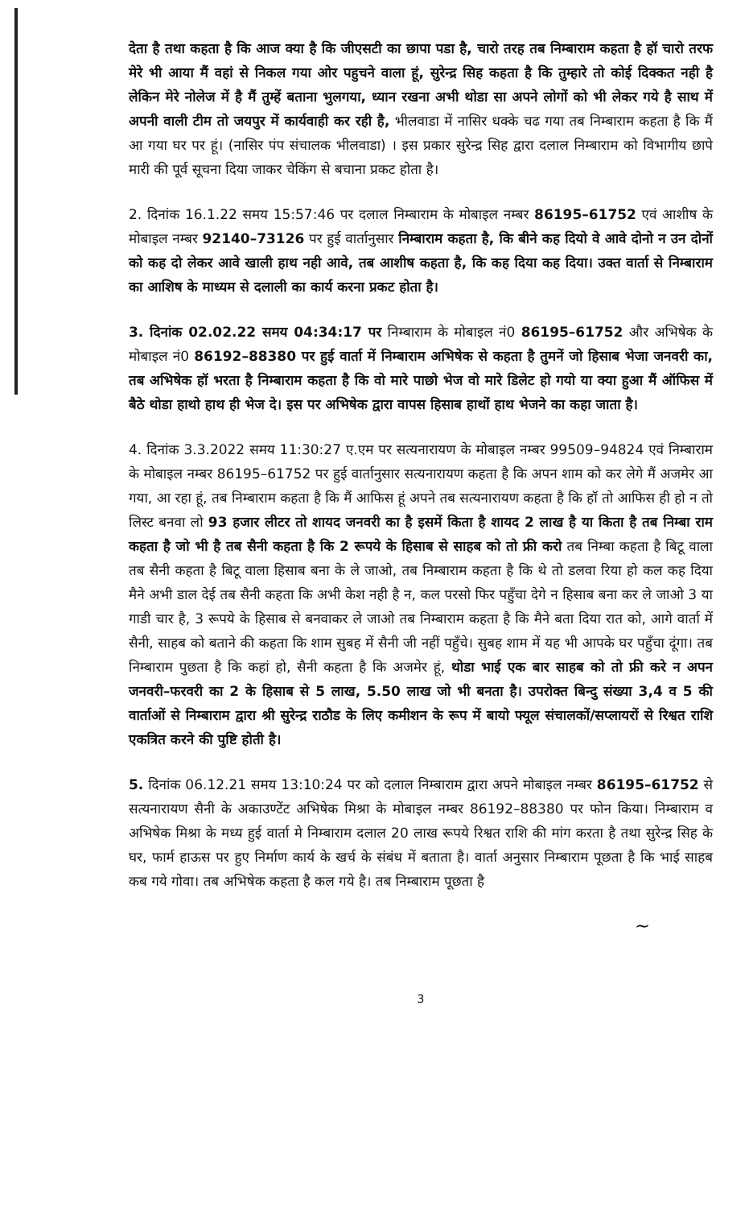देता है तथा कहता है कि आज क्या है कि जीएसटी का छापा पडा है, चारो तरह तब निम्बाराम कहता है हॉ चारो तरफ मेरे भी आया मैं वहां से निकल गया ओर पहुचने वाला हूं, सुरेन्द्र सिह कहता है कि तुम्हारे तो कोई दिक्कत नही है लेकिन मेरे नोलेज में है मैं तुम्हें बताना भुलगया, ध्यान रखना अभी थोडा सा अपने लोगों को भी लेकर गये है साथ में अपनी वाली टीम तो जयपुर में कार्यवाही कर रही है, भीलवाडा में नासिर धक्के चढ गया तब निम्बाराम कहता है कि मैं आ गया घर पर हूं। (नासिर पंप संचालक भीलवाडा) । इस प्रकार सुरेन्द्र सिह द्वारा दलाल निम्बाराम को विभागीय छापे मारी की पूर्व सूचना दिया जाकर चेकिंग से बचाना प्रकट होता है।
2. दिनांक 16.1.22 समय 15:57:46 पर दलाल निम्बाराम के मोबाइल नम्बर 86195–61752 एवं आशीष के मोबाइल नम्बर 92140–73126 पर हुई वार्तानुसार निम्बाराम कहता है, कि बीने कह दियो वे आवे दोनो न उन दोनों को कह दो लेकर आवे खाली हाथ नही आवे, तब आशीष कहता है, कि कह दिया कह दिया। उक्त वार्ता से निम्बाराम का आशिष के माध्यम से दलाली का कार्य करना प्रकट होता है।
3. दिनांक 02.02.22 समय 04:34:17 पर निम्बाराम के मोबाइल नं0 86195–61752 और अभिषेक के मोबाइल नं0 86192–88380 पर हुई वार्ता में निम्बाराम अभिषेक से कहता है तुमनें जो हिसाब भेजा जनवरी का, तब अभिषेक हॉ भरता है निम्बाराम कहता है कि वो मारे पाछो भेज वो मारे डिलेट हो गयो या क्या हुआ मैं ऑफिस में बैठे थोडा हाथो हाथ ही भेज दे। इस पर अभिषेक द्वारा वापस हिसाब हाथों हाथ भेजने का कहा जाता है।
4. दिनांक 3.3.2022 समय 11:30:27 ए.एम पर सत्यनारायण के मोबाइल नम्बर 99509–94824 एवं निम्बाराम के मोबाइल नम्बर 86195–61752 पर हुई वार्तानुसार सत्यनारायण कहता है कि अपन शाम को कर लेगे मैं अजमेर आ गया, आ रहा हूं, तब निम्बाराम कहता है कि मैं आफिस हूं अपने तब सत्यनारायण कहता है कि हॉ तो आफिस ही हो न तो लिस्ट बनवा लो 93 हजार लीटर तो शायद जनवरी का है इसमें किता है शायद 2 लाख है या किता है तब निम्बा राम कहता है जो भी है तब सैनी कहता है कि 2 रूपये के हिसाब से साहब को तो फ्री करो तब निम्बा कहता है बिटू वाला तब सैनी कहता है बिटू वाला हिसाब बना के ले जाओ, तब निम्बाराम कहता है कि थे तो डलवा रिया हो कल कह दिया मैने अभी डाल देई तब सैनी कहता कि अभी केश नही है न, कल परसो फिर पहुँचा देगे न हिसाब बना कर ले जाओ 3 या गाडी चार है, 3 रूपये के हिसाब से बनवाकर ले जाओ तब निम्बाराम कहता है कि मैने बता दिया रात को, आगे वार्ता में सैनी, साहब को बताने की कहता कि शाम सुबह में सैनी जी नहीं पहुँचे। सुबह शाम में यह भी आपके घर पहुँचा दूंगा। तब निम्बाराम पुछता है कि कहां हो, सैनी कहता है कि अजमेर हूं, थोडा भाई एक बार साहब को तो फ्री करे न अपन जनवरी–फरवरी का 2 के हिसाब से 5 लाख, 5.50 लाख जो भी बनता है। उपरोक्त बिन्दु संख्या 3,4 व 5 की वार्ताओं से निम्बाराम द्वारा श्री सुरेन्द्र राठौड के लिए कमीशन के रूप में बायो फ्यूल संचालकों/सप्लायरों से रिश्वत राशि एकत्रित करने की पुष्टि होती है।
5. दिनांक 06.12.21 समय 13:10:24 पर को दलाल निम्बाराम द्वारा अपने मोबाइल नम्बर 86195–61752 से सत्यनारायण सैनी के अकाउण्टेंट अभिषेक मिश्रा के मोबाइल नम्बर 86192–88380 पर फोन किया। निम्बाराम व अभिषेक मिश्रा के मध्य हुई वार्ता मे निम्बाराम दलाल 20 लाख रूपये रिश्वत राशि की मांग करता है तथा सुरेन्द्र सिह के घर, फार्म हाऊस पर हुए निर्माण कार्य के खर्च के संबंध में बताता है। वार्ता अनुसार निम्बाराम पूछता है कि भाई साहब कब गये गोवा। तब अभिषेक कहता है कल गये है। तब निम्बाराम पूछता है
~
3